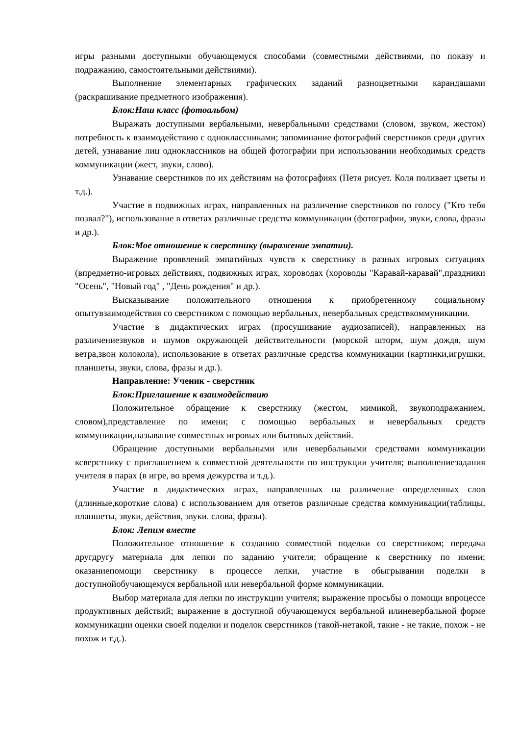игры разными доступными обучающемуся способами (совместными действиями, по показу и подражанию, самостоятельными действиями).
Выполнение элементарных графических заданий разноцветными карандашами (раскрашивание предметного изображения).
Блок:Наш класс (фотоальбом)
Выражать доступными вербальными, невербальными средствами (словом, звуком, жестом) потребность к взаимодействию с одноклассниками; запоминание фотографий сверстников среди других детей, узнавание лиц одноклассников на общей фотографии при использовании необходимых средств коммуникации (жест, звуки, слово).
Узнавание сверстников по их действиям на фотографиях (Петя рисует. Коля поливает цветы и т.д.).
Участие в подвижных играх, направленных на различение сверстников по голосу ("Кто тебя позвал?"), использование в ответах различные средства коммуникации (фотографии, звуки, слова, фразы и др.).
Блок:Мое отношение к сверстнику (выражение эмпатии).
Выражение проявлений эмпатийных чувств к сверстнику в разных игровых ситуациях (впредметно-игровых действиях, подвижных играх, хороводах (хороводы "Каравай-каравай",праздники "Осень", "Новый год" , "День рождения" и др.).
Высказывание положительного отношения к приобретенному социальному опытувзаимодействия со сверстником с помощью вербальных, невербальных средствкоммуникации.
Участие в дидактических играх (просушивание аудиозаписей), направленных на различениезвуков и шумов окружающей действительности (морской шторм, шум дождя, шум ветра,звон колокола), использование в ответах различные средства коммуникации (картинки,игрушки, планшеты, звуки, слова, фразы и др.).
Направление: Ученик - сверстник
Блок:Приглашение к взаимодействию
Положительное обращение к сверстнику (жестом, мимикой, звукоподражанием, словом),представление по имени; с помощью вербальных и невербальных средств коммуникации,называние совместных игровых или бытовых действий.
Обращение доступными вербальными или невербальными средствами коммуникации ксверстнику с приглашением к совместной деятельности по инструкции учителя; выполнениезадания учителя в парах (в игре, во время дежурства и т.д.).
Участие в дидактических играх, направленных на различение определенных слов (длинные,короткие слова) с использованием для ответов различные средства коммуникации(таблицы, планшеты, звуки, действия, звуки. слова, фразы).
Блок: Лепим вместе
Положительное отношение к созданию совместной поделки со сверстником; передача другдругу материала для лепки по заданию учителя; обращение к сверстнику по имени; оказаниепомощи сверстнику в процессе лепки, участие в обыгрывании поделки в доступнойобучающемуся вербальной или невербальной форме коммуникации.
Выбор материала для лепки по инструкции учителя; выражение просьбы о помощи впроцессе продуктивных действий; выражение в доступной обучающемуся вербальной илиневербальной форме коммуникации оценки своей поделки и поделок сверстников (такой-нетакой, такие - не такие, похож - не похож и т.д.).